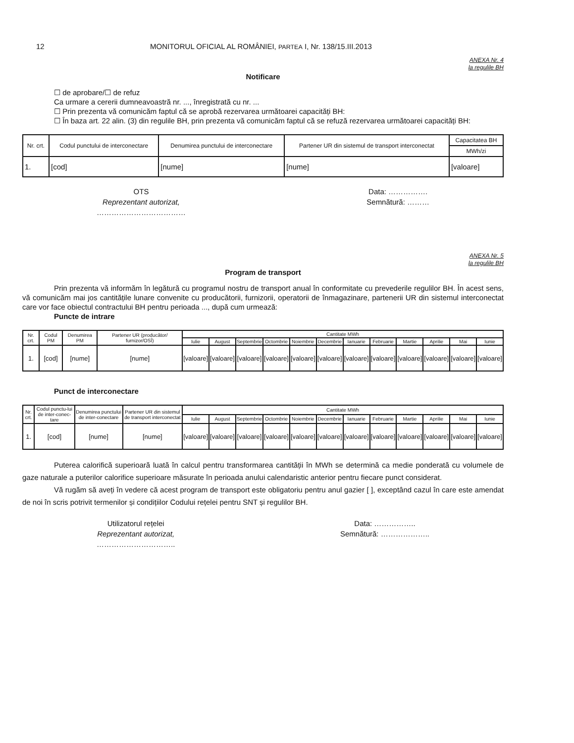12 MONITORUL OFICIAL AL ROMÂNIEI, PARTEA I, Nr. 138/15.III.2013
ANEXA Nr. 4
la regulile BH
Notificare
☐ de aprobare/☐ de refuz
Ca urmare a cererii dumneavoastră nr. ..., înregistrată cu nr. ...
☐ Prin prezenta vă comunicăm faptul că se aprobă rezervarea următoarei capacități BH:
☐ În baza art. 22 alin. (3) din regulile BH, prin prezenta vă comunicăm faptul că se refuză rezervarea următoarei capacități BH:
| Nr. crt. | Codul punctului de interconectare | Denumirea punctului de interconectare | Partener UR din sistemul de transport interconectat | Capacitatea BH |
| --- | --- | --- | --- | --- |
| | | | | MWh/zi |
| 1. | [cod] | [nume] | [nume] | [valoare] |
OTS
Reprezentant autorizat,
………………………………
Data: …………….
Semnătură: ………
ANEXA Nr. 5
la regulile BH
Program de transport
Prin prezenta vă informăm în legătură cu programul nostru de transport anual în conformitate cu prevederile regulilor BH. În acest sens, vă comunicăm mai jos cantitățile lunare convenite cu producătorii, furnizorii, operatorii de înmagazinare, partenerii UR din sistemul interconectat care vor face obiectul contractului BH pentru perioada ..., după cum urmează:
Puncte de intrare
| Nr. crt. | Codul PM | Denumirea PM | Partener UR (producător/ furnizor/OSÎ) | Cantitate MWh | | | | | | | | | | | |
| --- | --- | --- | --- | --- | --- | --- | --- | --- | --- | --- | --- | --- | --- | --- | --- |
| | | | | Iulie | August | Septembrie | Octombrie | Noiembrie | Decembrie | Ianuarie | Februarie | Martie | Aprilie | Mai | Iunie |
| 1. | [cod] | [nume] | [nume] | [valoare] | [valoare] | [valoare] | [valoare] | [valoare] | [valoare] | [valoare] | [valoare] | [valoare] | [valoare] | [valoare] | [valoare] |
Punct de interconectare
| Nr. crt. | Codul punctu-lui de inter-conec-tare | Denumirea punctului de inter-conectare | Partener UR din sistemul de transport interconectat | Cantitate MWh | | | | | | | | | | | |
| --- | --- | --- | --- | --- | --- | --- | --- | --- | --- | --- | --- | --- | --- | --- | --- |
| | | | | Iulie | August | Septembrie | Octombrie | Noiembrie | Decembrie | Ianuarie | Februarie | Martie | Aprilie | Mai | Iunie |
| 1. | [cod] | [nume] | [nume] | [valoare] | [valoare] | [valoare] | [valoare] | [valoare] | [valoare] | [valoare] | [valoare] | [valoare] | [valoare] | [valoare] | [valoare] |
Puterea calorifică superioară luată în calcul pentru transformarea cantității în MWh se determină ca medie ponderată cu volumele de gaze naturale a puterilor calorifice superioare măsurate în perioada anului calendaristic anterior pentru fiecare punct considerat.
Vă rugăm să aveți în vedere că acest program de transport este obligatoriu pentru anul gazier [ ], exceptând cazul în care este amendat de noi în scris potrivit termenilor și condițiilor Codului rețelei pentru SNT și regulilor BH.
Utilizatorul rețelei
Reprezentant autorizat,
…………………………..
Data: ……………..
Semnătură: ………………..